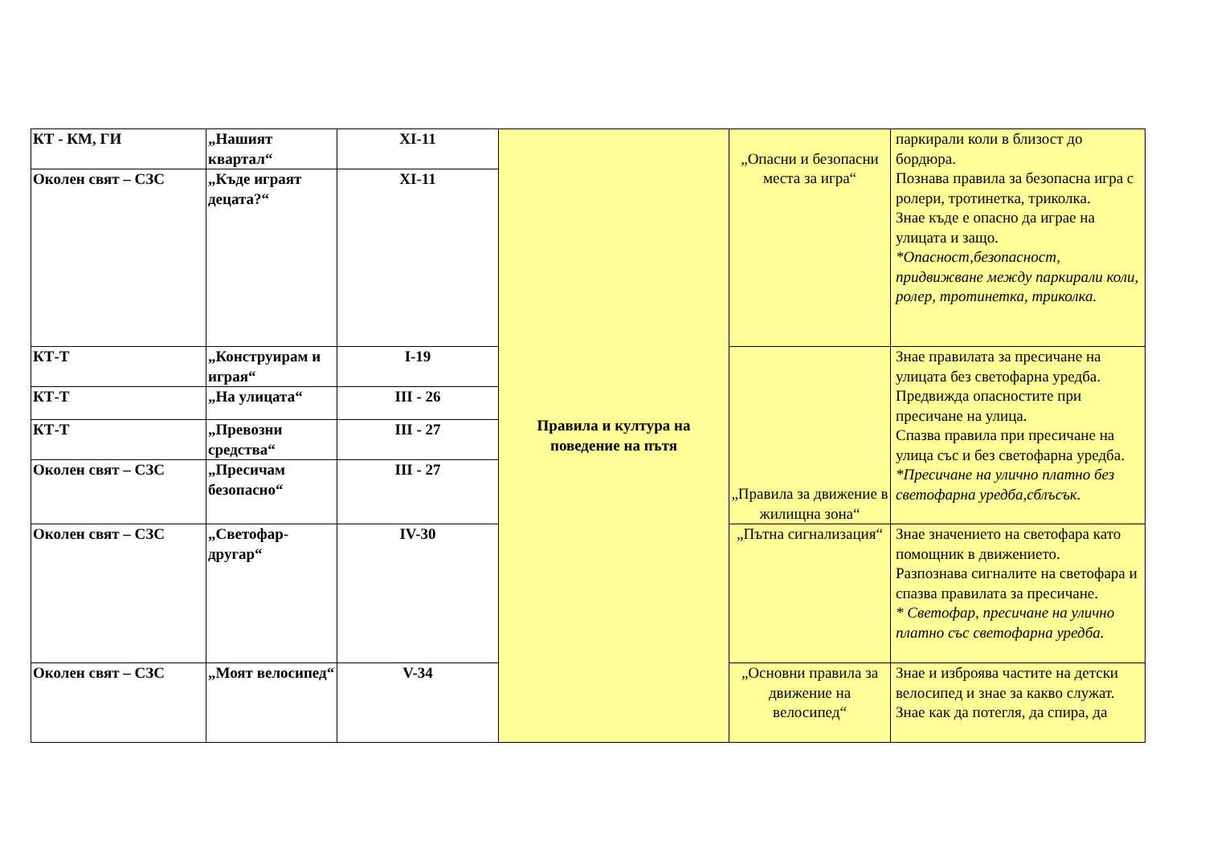| КТ - КМ, ГИ | „Нашият квартал“ | XI-11 | Правила и култура на поведение на пътя | „Опасни и безопасни места за игра“ | паркирали коли в близост до бордюра. Познава правила за безопасна игра с ролери, тротинетка, триколка. Знае къде е опасно да играе на улицата и защо. *Опасност,безопасност, придвижване между паркирали коли, ролер, тротинетка, триколка. |
| Околен свят – СЗС | „Къде играят децата?“ | XI-11 | | | |
| КТ-Т | „Конструирам и играя“ | I-19 | | „Правила за движение в жилищна зона“ | Знае правилата за пресичане на улицата без светофарна уредба. Предвижда опасностите при пресичане на улица. Спазва правила при пресичане на улица със и без светофарна уредба. *Пресичане на улично платно без светофарна уредба,сблъсък. |
| КТ-Т | „На улицата“ | III - 26 | | | |
| КТ-Т | „Превозни средства“ | III - 27 | | | |
| Околен свят – СЗС | „Пресичам безопасно“ | III - 27 | | | |
| Околен свят – СЗС | „Светофар-другар“ | IV-30 | | „Пътна сигнализация“ | Знае значението на светофара като помощник в движението. Разпознава сигналите на светофара и спазва правилата за пресичане. * Светофар, пресичане на улично платно със светофарна уредба. |
| Околен свят – СЗС | „Моят велосипед“ | V-34 | | „Основни правила за движение на велосипед“ | Знае и изброява частите на детски велосипед и знае за какво служат. Знае как да потегля, да спира, да |